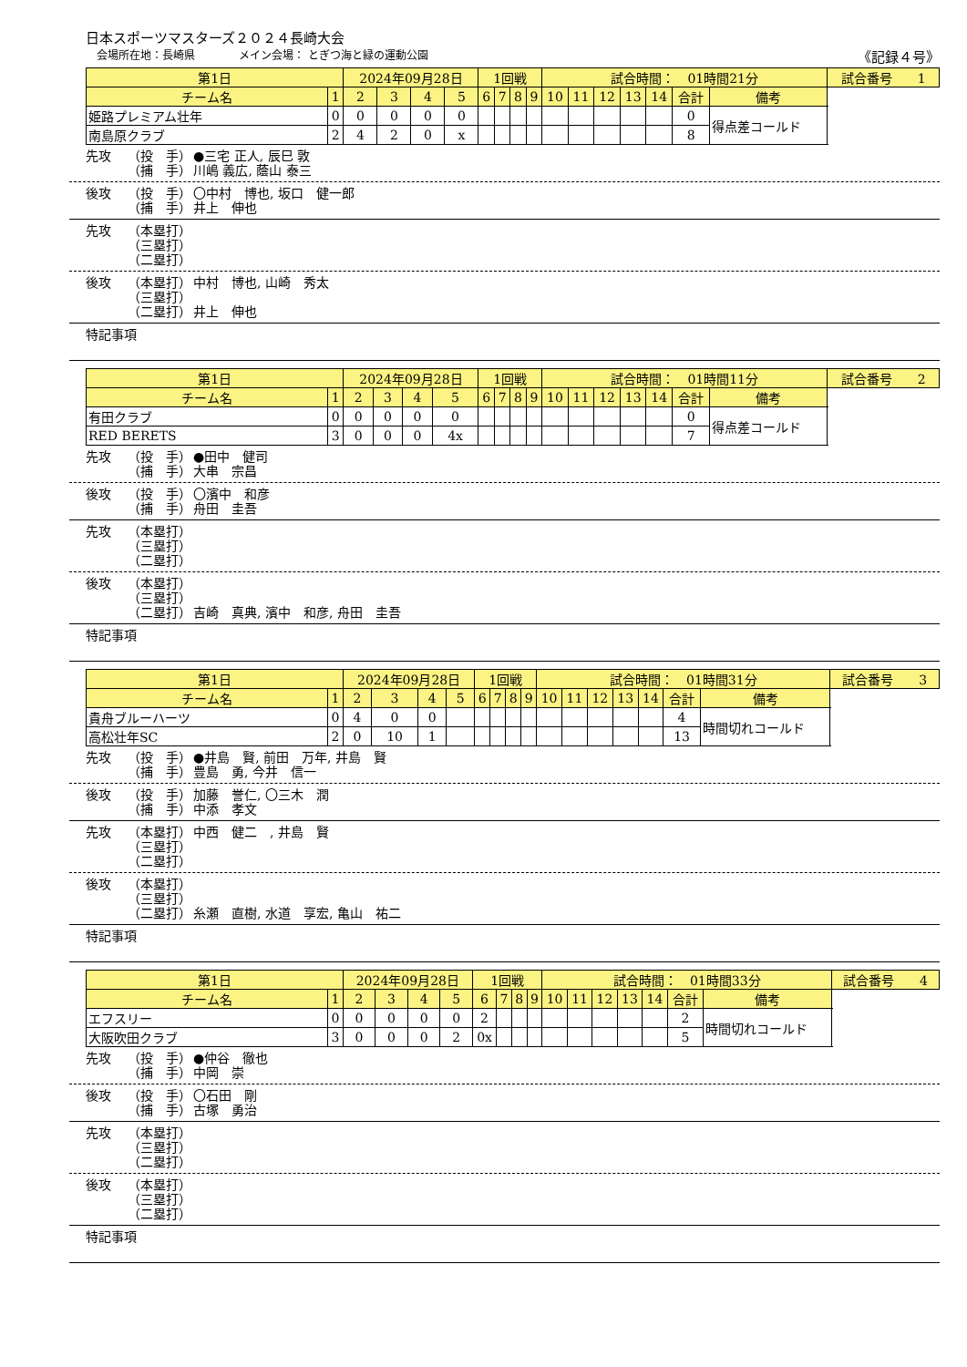日本スポーツマスターズ２０２４長崎大会
会場所在地：長崎県　　　　メイン会場： とぎつ海と緑の運動公園 《記録４号》
| 第1日 | | 2024年09月28日 | | | | 1回戦 | | | | 試合時間： 01時間21分 | | | | | | | 試合番号 1 |
| チーム名 | 1 | 2 | 3 | 4 | 5 | 6 | 7 | 8 | 9 | 10 | 11 | 12 | 13 | 14 | 合計 | 備考 | |
| 姫路プレミアム壮年 | 0 | 0 | 0 | 0 | 0 | | | | | | | | | | 0 | 得点差コールド | |
| 南島原クラブ | 2 | 4 | 2 | 0 | x | | | | | | | | | | 8 | | |
先攻 （投　手） ●三宅 正人, 辰巳 敦
（捕　手） 川嶋 義広, 蔭山 泰三
後攻 （投　手） 〇中村　博也, 坂口　健一郎
（捕　手） 井上　伸也
先攻 （本塁打）
（三塁打）
（二塁打）
後攻 （本塁打） 中村　博也, 山崎　秀太
（三塁打）
（二塁打） 井上　伸也
特記事項
| 第1日 | | 2024年09月28日 | | | | 1回戦 | | | | 試合時間： 01時間11分 | | | | | | | 試合番号 2 |
| チーム名 | 1 | 2 | 3 | 4 | 5 | 6 | 7 | 8 | 9 | 10 | 11 | 12 | 13 | 14 | 合計 | 備考 | |
| 有田クラブ | 0 | 0 | 0 | 0 | 0 | | | | | | | | | | 0 | 得点差コールド | |
| RED BERETS | 3 | 0 | 0 | 0 | 4x | | | | | | | | | | 7 | | |
先攻 （投　手） ●田中　健司
（捕　手） 大串　宗昌
後攻 （投　手） 〇濱中　和彦
（捕　手） 舟田　圭吾
先攻 （本塁打）
（三塁打）
（二塁打）
後攻 （本塁打）
（三塁打）
（二塁打） 吉崎　真典, 濱中　和彦, 舟田　圭吾
特記事項
| 第1日 | | 2024年09月28日 | | | | 1回戦 | | | | 試合時間： 01時間31分 | | | | | | | 試合番号 3 |
| チーム名 | 1 | 2 | 3 | 4 | 5 | 6 | 7 | 8 | 9 | 10 | 11 | 12 | 13 | 14 | 合計 | 備考 | |
| 貴舟ブルーハーツ | 0 | 4 | 0 | 0 | | | | | | | | | | | 4 | 時間切れコールド | |
| 高松壮年SC | 2 | 0 | 10 | 1 | | | | | | | | | | | 13 | | |
先攻 （投　手） ●井島　賢, 前田　万年, 井島　賢
（捕　手） 豊島　勇, 今井　信一
後攻 （投　手） 加藤　誉仁, 〇三木　潤
（捕　手） 中添　孝文
先攻 （本塁打） 中西　健二　, 井島　賢
（三塁打）
（二塁打）
後攻 （本塁打）
（三塁打）
（二塁打） 糸瀬　直樹, 水道　享宏, 亀山　祐二
特記事項
| 第1日 | | 2024年09月28日 | | | | 1回戦 | | | | 試合時間： 01時間33分 | | | | | | | 試合番号 4 |
| チーム名 | 1 | 2 | 3 | 4 | 5 | 6 | 7 | 8 | 9 | 10 | 11 | 12 | 13 | 14 | 合計 | 備考 | |
| エフスリー | 0 | 0 | 0 | 0 | 0 | 2 | | | | | | | | | 2 | 時間切れコールド | |
| 大阪吹田クラブ | 3 | 0 | 0 | 0 | 2 | 0x | | | | | | | | | 5 | | |
先攻 （投　手） ●仲谷　徹也
（捕　手） 中岡　崇
後攻 （投　手） 〇石田　剛
（捕　手） 古塚　勇治
先攻 （本塁打）
（三塁打）
（二塁打）
後攻 （本塁打）
（三塁打）
（二塁打）
特記事項